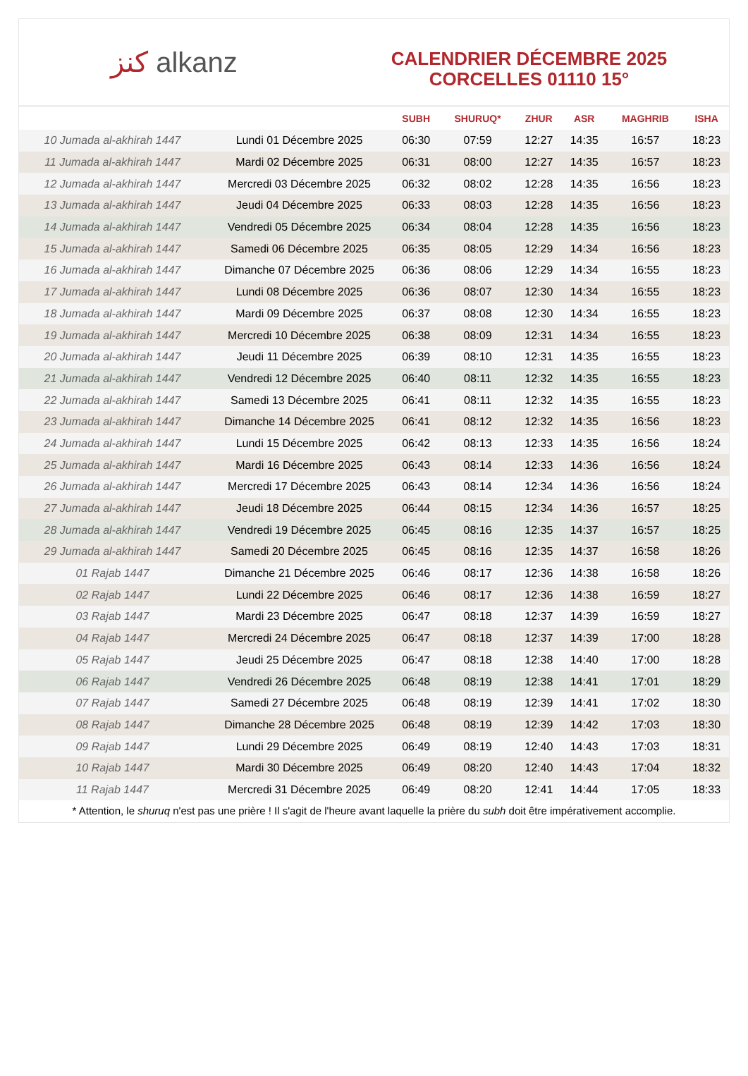كنز alkanz
CALENDRIER DÉCEMBRE 2025
CORCELLES 01110 15°
| | | SUBH | SHURUQ* | ZHUR | ASR | MAGHRIB | ISHA |
| --- | --- | --- | --- | --- | --- | --- | --- |
| 10 Jumada al-akhirah 1447 | Lundi 01 Décembre 2025 | 06:30 | 07:59 | 12:27 | 14:35 | 16:57 | 18:23 |
| 11 Jumada al-akhirah 1447 | Mardi 02 Décembre 2025 | 06:31 | 08:00 | 12:27 | 14:35 | 16:57 | 18:23 |
| 12 Jumada al-akhirah 1447 | Mercredi 03 Décembre 2025 | 06:32 | 08:02 | 12:28 | 14:35 | 16:56 | 18:23 |
| 13 Jumada al-akhirah 1447 | Jeudi 04 Décembre 2025 | 06:33 | 08:03 | 12:28 | 14:35 | 16:56 | 18:23 |
| 14 Jumada al-akhirah 1447 | Vendredi 05 Décembre 2025 | 06:34 | 08:04 | 12:28 | 14:35 | 16:56 | 18:23 |
| 15 Jumada al-akhirah 1447 | Samedi 06 Décembre 2025 | 06:35 | 08:05 | 12:29 | 14:34 | 16:56 | 18:23 |
| 16 Jumada al-akhirah 1447 | Dimanche 07 Décembre 2025 | 06:36 | 08:06 | 12:29 | 14:34 | 16:55 | 18:23 |
| 17 Jumada al-akhirah 1447 | Lundi 08 Décembre 2025 | 06:36 | 08:07 | 12:30 | 14:34 | 16:55 | 18:23 |
| 18 Jumada al-akhirah 1447 | Mardi 09 Décembre 2025 | 06:37 | 08:08 | 12:30 | 14:34 | 16:55 | 18:23 |
| 19 Jumada al-akhirah 1447 | Mercredi 10 Décembre 2025 | 06:38 | 08:09 | 12:31 | 14:34 | 16:55 | 18:23 |
| 20 Jumada al-akhirah 1447 | Jeudi 11 Décembre 2025 | 06:39 | 08:10 | 12:31 | 14:35 | 16:55 | 18:23 |
| 21 Jumada al-akhirah 1447 | Vendredi 12 Décembre 2025 | 06:40 | 08:11 | 12:32 | 14:35 | 16:55 | 18:23 |
| 22 Jumada al-akhirah 1447 | Samedi 13 Décembre 2025 | 06:41 | 08:11 | 12:32 | 14:35 | 16:55 | 18:23 |
| 23 Jumada al-akhirah 1447 | Dimanche 14 Décembre 2025 | 06:41 | 08:12 | 12:32 | 14:35 | 16:56 | 18:23 |
| 24 Jumada al-akhirah 1447 | Lundi 15 Décembre 2025 | 06:42 | 08:13 | 12:33 | 14:35 | 16:56 | 18:24 |
| 25 Jumada al-akhirah 1447 | Mardi 16 Décembre 2025 | 06:43 | 08:14 | 12:33 | 14:36 | 16:56 | 18:24 |
| 26 Jumada al-akhirah 1447 | Mercredi 17 Décembre 2025 | 06:43 | 08:14 | 12:34 | 14:36 | 16:56 | 18:24 |
| 27 Jumada al-akhirah 1447 | Jeudi 18 Décembre 2025 | 06:44 | 08:15 | 12:34 | 14:36 | 16:57 | 18:25 |
| 28 Jumada al-akhirah 1447 | Vendredi 19 Décembre 2025 | 06:45 | 08:16 | 12:35 | 14:37 | 16:57 | 18:25 |
| 29 Jumada al-akhirah 1447 | Samedi 20 Décembre 2025 | 06:45 | 08:16 | 12:35 | 14:37 | 16:58 | 18:26 |
| 01 Rajab 1447 | Dimanche 21 Décembre 2025 | 06:46 | 08:17 | 12:36 | 14:38 | 16:58 | 18:26 |
| 02 Rajab 1447 | Lundi 22 Décembre 2025 | 06:46 | 08:17 | 12:36 | 14:38 | 16:59 | 18:27 |
| 03 Rajab 1447 | Mardi 23 Décembre 2025 | 06:47 | 08:18 | 12:37 | 14:39 | 16:59 | 18:27 |
| 04 Rajab 1447 | Mercredi 24 Décembre 2025 | 06:47 | 08:18 | 12:37 | 14:39 | 17:00 | 18:28 |
| 05 Rajab 1447 | Jeudi 25 Décembre 2025 | 06:47 | 08:18 | 12:38 | 14:40 | 17:00 | 18:28 |
| 06 Rajab 1447 | Vendredi 26 Décembre 2025 | 06:48 | 08:19 | 12:38 | 14:41 | 17:01 | 18:29 |
| 07 Rajab 1447 | Samedi 27 Décembre 2025 | 06:48 | 08:19 | 12:39 | 14:41 | 17:02 | 18:30 |
| 08 Rajab 1447 | Dimanche 28 Décembre 2025 | 06:48 | 08:19 | 12:39 | 14:42 | 17:03 | 18:30 |
| 09 Rajab 1447 | Lundi 29 Décembre 2025 | 06:49 | 08:19 | 12:40 | 14:43 | 17:03 | 18:31 |
| 10 Rajab 1447 | Mardi 30 Décembre 2025 | 06:49 | 08:20 | 12:40 | 14:43 | 17:04 | 18:32 |
| 11 Rajab 1447 | Mercredi 31 Décembre 2025 | 06:49 | 08:20 | 12:41 | 14:44 | 17:05 | 18:33 |
* Attention, le shuruq n'est pas une prière ! Il s'agit de l'heure avant laquelle la prière du subh doit être impérativement accomplie.